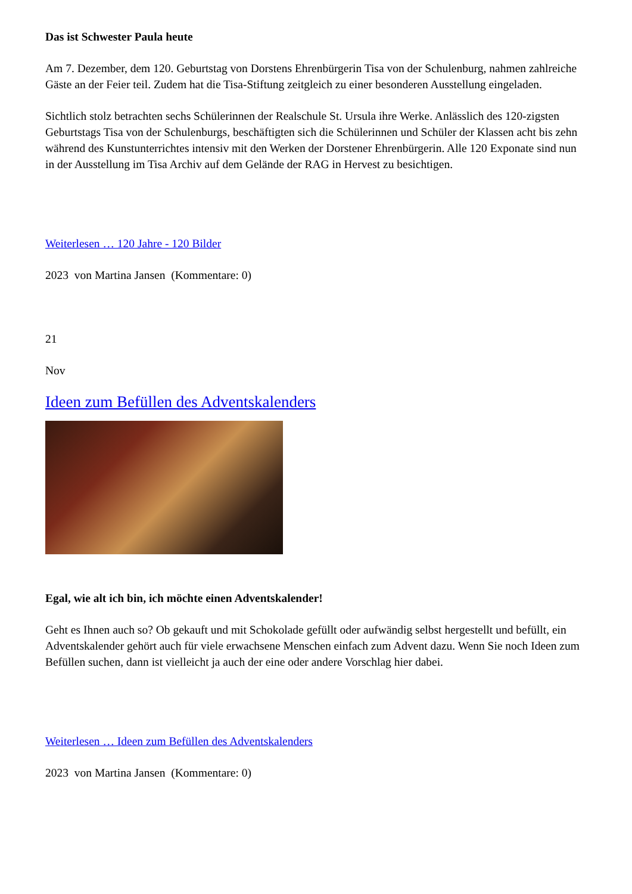Das ist Schwester Paula heute
Am 7. Dezember, dem 120. Geburtstag von Dorstens Ehrenbürgerin Tisa von der Schulenburg, nahmen zahlreiche Gäste an der Feier teil. Zudem hat die Tisa-Stiftung zeitgleich zu einer besonderen Ausstellung eingeladen.
Sichtlich stolz betrachten sechs Schülerinnen der Realschule St. Ursula ihre Werke. Anlässlich des 120-zigsten Geburtstags Tisa von der Schulenburgs, beschäftigten sich die Schülerinnen und Schüler der Klassen acht bis zehn während des Kunstunterrichtes intensiv mit den Werken der Dorstener Ehrenbürgerin. Alle 120 Exponate sind nun in der Ausstellung im Tisa Archiv auf dem Gelände der RAG in Hervest zu besichtigen.
Weiterlesen … 120 Jahre - 120 Bilder
2023 von Martina Jansen (Kommentare: 0)
21
Nov
Ideen zum Befüllen des Adventskalenders
Egal, wie alt ich bin, ich möchte einen Adventskalender!
Geht es Ihnen auch so? Ob gekauft und mit Schokolade gefüllt oder aufwändig selbst hergestellt und befüllt, ein Adventskalender gehört auch für viele erwachsene Menschen einfach zum Advent dazu. Wenn Sie noch Ideen zum Befüllen suchen, dann ist vielleicht ja auch der eine oder andere Vorschlag hier dabei.
Weiterlesen … Ideen zum Befüllen des Adventskalenders
2023 von Martina Jansen (Kommentare: 0)